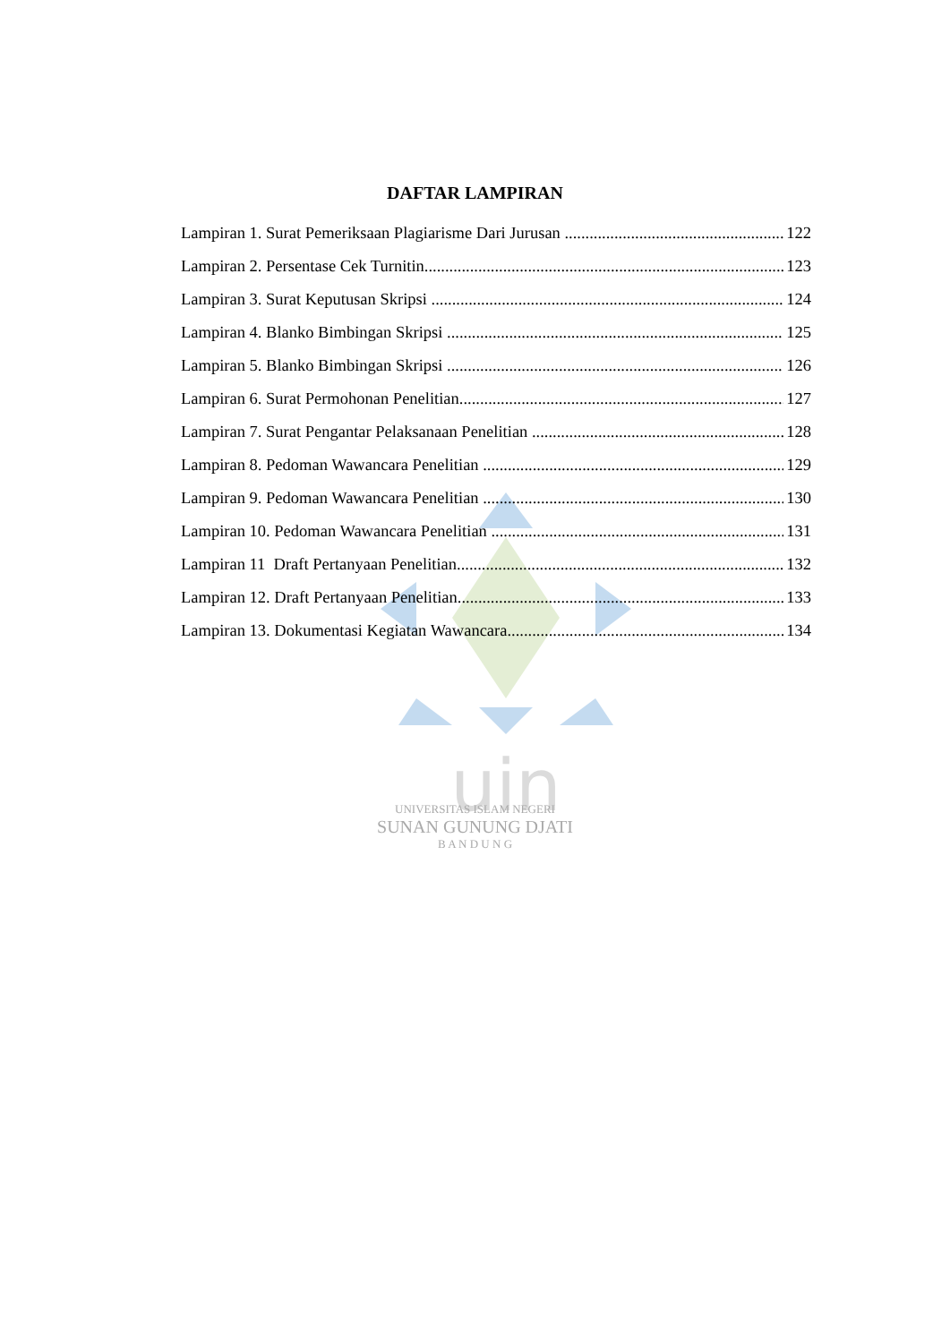uin
DAFTAR LAMPIRAN
Lampiran 1. Surat Pemeriksaan Plagiarisme Dari Jurusan 122
Lampiran 2. Persentase Cek Turnitin 123
Lampiran 3. Surat Keputusan Skripsi 124
Lampiran 4. Blanko Bimbingan Skripsi 125
Lampiran 5. Blanko Bimbingan Skripsi 126
Lampiran 6. Surat Permohonan Penelitian 127
Lampiran 7. Surat Pengantar Pelaksanaan Penelitian 128
Lampiran 8. Pedoman Wawancara Penelitian 129
Lampiran 9. Pedoman Wawancara Penelitian 130
Lampiran 10. Pedoman Wawancara Penelitian 131
Lampiran 11 Draft Pertanyaan Penelitian 132
Lampiran 12. Draft Pertanyaan Penelitian 133
Lampiran 13. Dokumentasi Kegiatan Wawancara 134
UNIVERSITAS ISLAM NEGERI
SUNAN GUNUNG DJATI
B A N D U N G